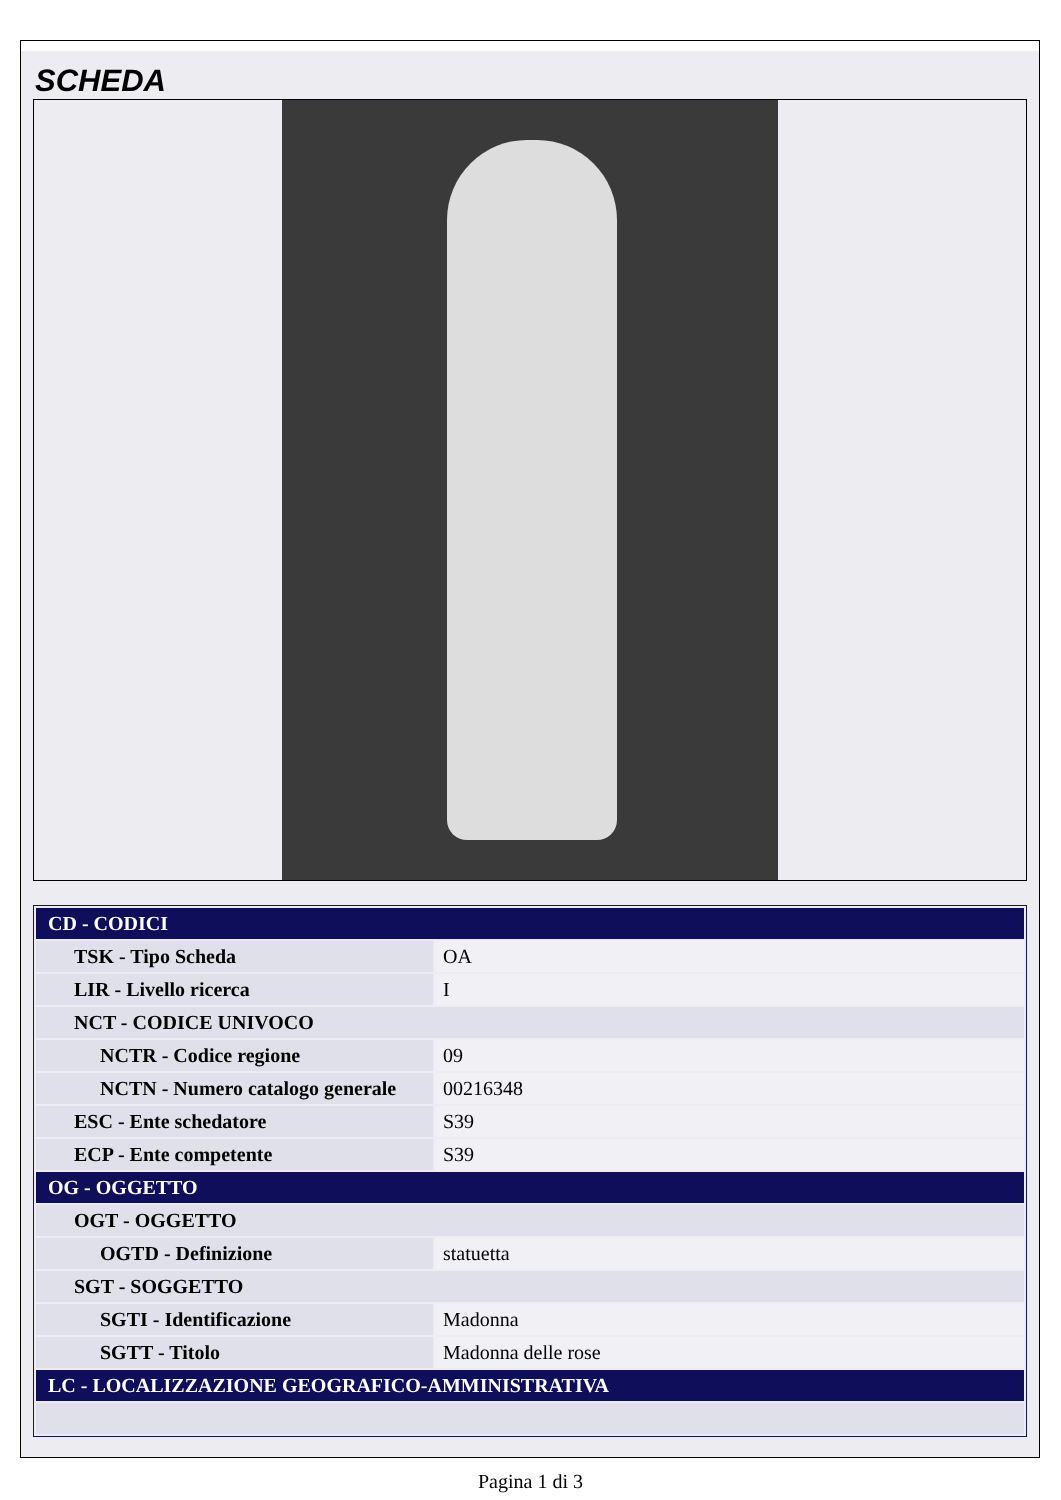SCHEDA
| CD - CODICI | |
| TSK - Tipo Scheda | OA |
| LIR - Livello ricerca | I |
| NCT - CODICE UNIVOCO | |
| NCTR - Codice regione | 09 |
| NCTN - Numero catalogo generale | 00216348 |
| ESC - Ente schedatore | S39 |
| ECP - Ente competente | S39 |
| OG - OGGETTO | |
| OGT - OGGETTO | |
| OGTD - Definizione | statuetta |
| SGT - SOGGETTO | |
| SGTI - Identificazione | Madonna |
| SGTT - Titolo | Madonna delle rose |
| LC - LOCALIZZAZIONE GEOGRAFICO-AMMINISTRATIVA | |
Pagina 1 di 3